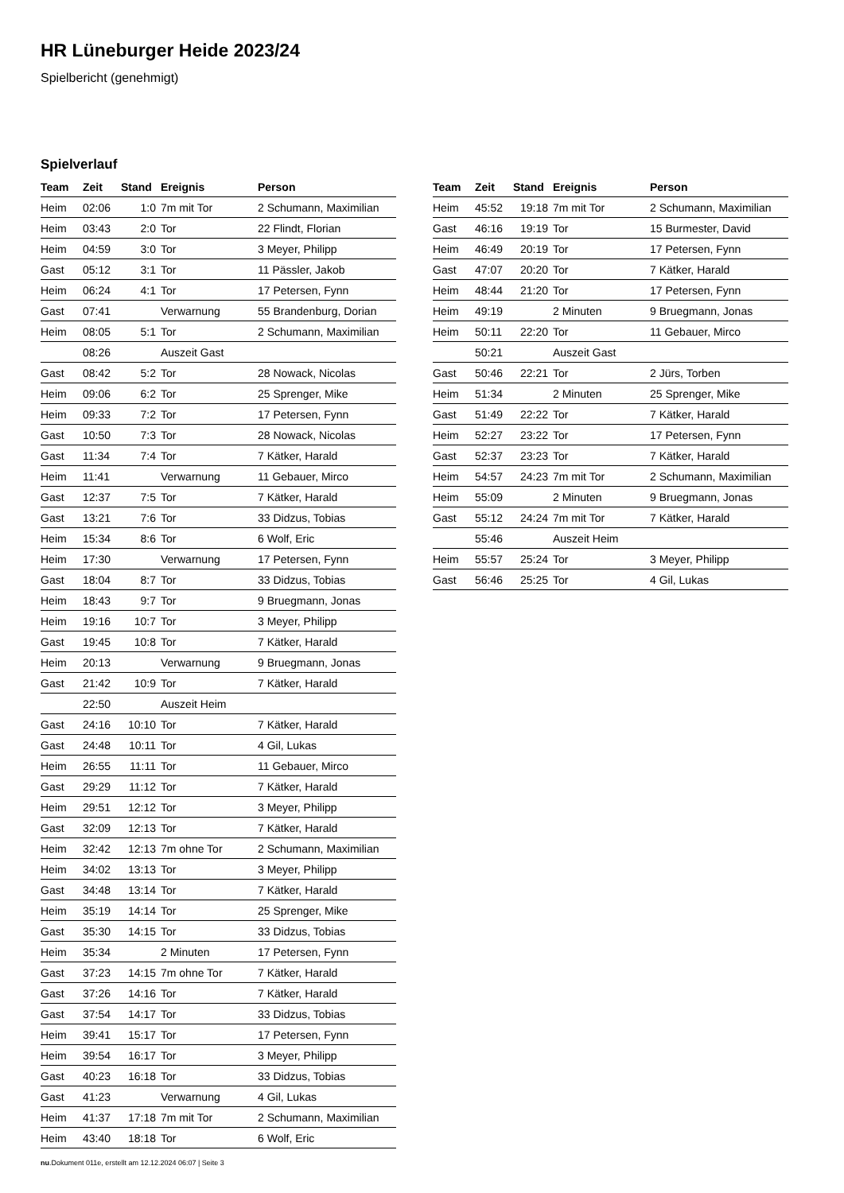HR Lüneburger Heide 2023/24
Spielbericht (genehmigt)
Spielverlauf
| Team | Zeit | Stand | Ereignis | Person |
| --- | --- | --- | --- | --- |
| Heim | 02:06 | 1:0 | 7m mit Tor | 2 Schumann, Maximilian |
| Heim | 03:43 | 2:0 | Tor | 22 Flindt, Florian |
| Heim | 04:59 | 3:0 | Tor | 3 Meyer, Philipp |
| Gast | 05:12 | 3:1 | Tor | 11 Pässler, Jakob |
| Heim | 06:24 | 4:1 | Tor | 17 Petersen, Fynn |
| Gast | 07:41 | | Verwarnung | 55 Brandenburg, Dorian |
| Heim | 08:05 | 5:1 | Tor | 2 Schumann, Maximilian |
| | 08:26 | | Auszeit Gast | |
| Gast | 08:42 | 5:2 | Tor | 28 Nowack, Nicolas |
| Heim | 09:06 | 6:2 | Tor | 25 Sprenger, Mike |
| Heim | 09:33 | 7:2 | Tor | 17 Petersen, Fynn |
| Gast | 10:50 | 7:3 | Tor | 28 Nowack, Nicolas |
| Gast | 11:34 | 7:4 | Tor | 7 Kätker, Harald |
| Heim | 11:41 | | Verwarnung | 11 Gebauer, Mirco |
| Gast | 12:37 | 7:5 | Tor | 7 Kätker, Harald |
| Gast | 13:21 | 7:6 | Tor | 33 Didzus, Tobias |
| Heim | 15:34 | 8:6 | Tor | 6 Wolf, Eric |
| Heim | 17:30 | | Verwarnung | 17 Petersen, Fynn |
| Gast | 18:04 | 8:7 | Tor | 33 Didzus, Tobias |
| Heim | 18:43 | 9:7 | Tor | 9 Bruegmann, Jonas |
| Heim | 19:16 | 10:7 | Tor | 3 Meyer, Philipp |
| Gast | 19:45 | 10:8 | Tor | 7 Kätker, Harald |
| Heim | 20:13 | | Verwarnung | 9 Bruegmann, Jonas |
| Gast | 21:42 | 10:9 | Tor | 7 Kätker, Harald |
| | 22:50 | | Auszeit Heim | |
| Gast | 24:16 | 10:10 | Tor | 7 Kätker, Harald |
| Gast | 24:48 | 10:11 | Tor | 4 Gil, Lukas |
| Heim | 26:55 | 11:11 | Tor | 11 Gebauer, Mirco |
| Gast | 29:29 | 11:12 | Tor | 7 Kätker, Harald |
| Heim | 29:51 | 12:12 | Tor | 3 Meyer, Philipp |
| Gast | 32:09 | 12:13 | Tor | 7 Kätker, Harald |
| Heim | 32:42 | 12:13 | 7m ohne Tor | 2 Schumann, Maximilian |
| Heim | 34:02 | 13:13 | Tor | 3 Meyer, Philipp |
| Gast | 34:48 | 13:14 | Tor | 7 Kätker, Harald |
| Heim | 35:19 | 14:14 | Tor | 25 Sprenger, Mike |
| Gast | 35:30 | 14:15 | Tor | 33 Didzus, Tobias |
| Heim | 35:34 | | 2 Minuten | 17 Petersen, Fynn |
| Gast | 37:23 | 14:15 | 7m ohne Tor | 7 Kätker, Harald |
| Gast | 37:26 | 14:16 | Tor | 7 Kätker, Harald |
| Gast | 37:54 | 14:17 | Tor | 33 Didzus, Tobias |
| Heim | 39:41 | 15:17 | Tor | 17 Petersen, Fynn |
| Heim | 39:54 | 16:17 | Tor | 3 Meyer, Philipp |
| Gast | 40:23 | 16:18 | Tor | 33 Didzus, Tobias |
| Gast | 41:23 | | Verwarnung | 4 Gil, Lukas |
| Heim | 41:37 | 17:18 | 7m mit Tor | 2 Schumann, Maximilian |
| Heim | 43:40 | 18:18 | Tor | 6 Wolf, Eric |
| Team | Zeit | Stand | Ereignis | Person |
| --- | --- | --- | --- | --- |
| Heim | 45:52 | 19:18 | 7m mit Tor | 2 Schumann, Maximilian |
| Gast | 46:16 | 19:19 | Tor | 15 Burmester, David |
| Heim | 46:49 | 20:19 | Tor | 17 Petersen, Fynn |
| Gast | 47:07 | 20:20 | Tor | 7 Kätker, Harald |
| Heim | 48:44 | 21:20 | Tor | 17 Petersen, Fynn |
| Heim | 49:19 | | 2 Minuten | 9 Bruegmann, Jonas |
| Heim | 50:11 | 22:20 | Tor | 11 Gebauer, Mirco |
| | 50:21 | | Auszeit Gast | |
| Gast | 50:46 | 22:21 | Tor | 2 Jürs, Torben |
| Heim | 51:34 | | 2 Minuten | 25 Sprenger, Mike |
| Gast | 51:49 | 22:22 | Tor | 7 Kätker, Harald |
| Heim | 52:27 | 23:22 | Tor | 17 Petersen, Fynn |
| Gast | 52:37 | 23:23 | Tor | 7 Kätker, Harald |
| Heim | 54:57 | 24:23 | 7m mit Tor | 2 Schumann, Maximilian |
| Heim | 55:09 | | 2 Minuten | 9 Bruegmann, Jonas |
| Gast | 55:12 | 24:24 | 7m mit Tor | 7 Kätker, Harald |
| | 55:46 | | Auszeit Heim | |
| Heim | 55:57 | 25:24 | Tor | 3 Meyer, Philipp |
| Gast | 56:46 | 25:25 | Tor | 4 Gil, Lukas |
nu.Dokument 011e, erstellt am 12.12.2024 06:07 | Seite 3